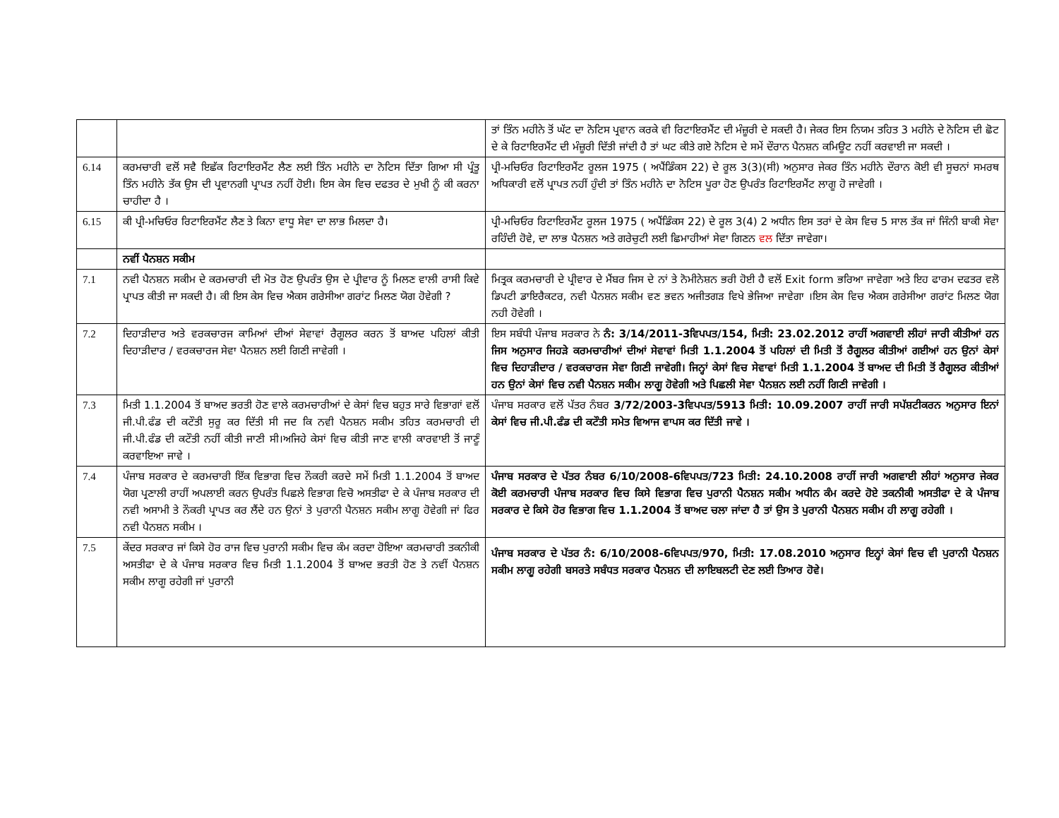| | | ਤਾਂ ਤਿੰਨ ਮਹੀਨੇ ਤੋਂ ਘੱਟ ਦਾ ਨੋਟਿਸ ਪ੍ਰਵਾਨ ਕਰਕੇ ਵੀ ਰਿਟਾਇਰਮੈਂਟ ਦੀ ਮੰਜ਼ੂਰੀ ਦੇ ਸਕਦੀ ਹੈ। ਜੇਕਰ ਇਸ ਨਿਯਮ ਤਹਿਤ 3 ਮਹੀਨੇ ਦੇ ਨੋਟਿਸ ਦੀ ਛੋਟ ਦੇ ਕੇ ਰਿਟਾਇਰਮੈਂਟ ਦੀ ਮੰਜ਼ੂਰੀ ਦਿੱਤੀ ਜਾਂਦੀ ਹੈ ਤਾਂ ਘਟ ਕੀਤੇ ਗਏ ਨੋਟਿਸ ਦੇ ਸਮੇਂ ਦੌਰਾਨ ਪੈਨਸ਼ਨ ਕਮਿਊਟ ਨਹੀਂ ਕਰਵਾਈ ਜਾ ਸਕਦੀ । |
| 6.14 | ਕਰਮਚਾਰੀ ਵਲੋਂ ਸਵੈ ਇਛੱਕ ਰਿਟਾਇਰਮੈਂਟ ਲੈਣ ਲਈ ਤਿੰਨ ਮਹੀਨੇ ਦਾ ਨੋਟਿਸ ਦਿੱਤਾ ਗਿਆ ਸੀ ਪ੍ਰੰਤੂ ਤਿੰਨ ਮਹੀਨੇ ਤੱਕ ਉਸ ਦੀ ਪ੍ਰਵਾਨਗੀ ਪ੍ਰਾਪਤ ਨਹੀਂ ਹੋਈ। ਇਸ ਕੇਸ ਵਿਚ ਦਫਤਰ ਦੇ ਮੁਖੀ ਨੂੰ ਕੀ ਕਰਨਾ ਚਾਹੀਦਾ ਹੈ । | ਪ੍ਰੀ-ਮਚਿਓਰ ਰਿਟਾਇਰਮੈਂਟ ਰੂਲਜ 1975 ( ਅਪੈਂਡਿੰਕਸ 22) ਦੇ ਰੂਲ 3(3)(ਸੀ) ਅਨੁਸਾਰ ਜੇਕਰ ਤਿੰਨ ਮਹੀਨੇ ਦੌਰਾਨ ਕੋਈ ਵੀ ਸੂਚਨਾਂ ਸਮਰਥ ਅਧਿਕਾਰੀ ਵਲੋਂ ਪ੍ਰਾਪਤ ਨਹੀਂ ਹੁੰਦੀ ਤਾਂ ਤਿੰਨ ਮਹੀਨੇ ਦਾ ਨੋਟਿਸ ਪੂਰਾ ਹੋਣ ਉਪਰੰਤ ਰਿਟਾਇਰਮੈਂਟ ਲਾਗੂ ਹੋ ਜਾਵੇਗੀ । |
| 6.15 | ਕੀ ਪ੍ਰੀ-ਮਚਿਓਰ ਰਿਟਾਇਰਮੈਂਟ ਲੈਣ ਤੇ ਕਿਨਾ ਵਾਧੂ ਸੇਵਾ ਦਾ ਲਾਭ ਮਿਲਦਾ ਹੈ। | ਪ੍ਰੀ-ਮਚਿਓਰ ਰਿਟਾਇਰਮੈਂਟ ਰੂਲਜ 1975 ( ਅਪੈਂਡਿੰਕਸ 22) ਦੇ ਰੂਲ 3(4) 2 ਅਧੀਨ ਇਸ ਤਰਾਂ ਦੇ ਕੇਸ ਵਿਚ 5 ਸਾਲ ਤੱਕ ਜਾਂ ਜਿੰਨੀ ਬਾਕੀ ਸੇਵਾ ਰਹਿੰਦੀ ਹੋਵੇ, ਦਾ ਲਾਭ ਪੈਨਸ਼ਨ ਅਤੇ ਗਰੇਚੁਟੀ ਲਈ ਛਿਮਾਹੀਆਂ ਸੇਵਾ ਗਿਣਨ ਵਲ ਦਿੱਤਾ ਜਾਵੇਗਾ। |
| | ਨਵੀਂ ਪੈਨਸ਼ਨ ਸਕੀਮ | |
| 7.1 | ਨਵੀ ਪੈਨਸ਼ਨ ਸਕੀਮ ਦੇ ਕਰਮਚਾਰੀ ਦੀ ਮੋਤ ਹੋਣ ਉਪਰੰਤ ਉਸ ਦੇ ਪ੍ਰੀਵਾਰ ਨੂੰ ਮਿਲਣ ਵਾਲੀ ਰਾਸੀ ਕਿਵੇ ਪ੍ਰਾਪਤ ਕੀਤੀ ਜਾ ਸਕਦੀ ਹੈ। ਕੀ ਇਸ ਕੇਸ ਵਿਚ ਐਕਸ ਗਰੇਸੀਆ ਗਰਾਂਟ ਮਿਲਣ ਯੋਗ ਹੋਵੇਗੀ ? | ਮਿਤ੍ਰਕ ਕਰਮਚਾਰੀ ਦੇ ਪ੍ਰੀਵਾਰ ਦੇ ਮੈਂਬਰ ਜਿਸ ਦੇ ਨਾਂ ਤੇ ਨੋਮੀਨੇਸ਼ਨ ਭਰੀ ਹੋਈ ਹੈ ਵਲੋਂ Exit form ਭਰਿਆ ਜਾਵੇਗਾ ਅਤੇ ਇਹ ਫਾਰਮ ਦਫਤਰ ਵਲੋ ਡਿਪਟੀ ਡਾਇਰੈਕਟਰ, ਨਵੀ ਪੈਨਸ਼ਨ ਸਕੀਮ ਵਣ ਭਵਨ ਅਜੀਤਗੜ ਵਿਖੇ ਭੇਜਿਆ ਜਾਵੇਗਾ ।ਇਸ ਕੇਸ ਵਿਚ ਐਕਸ ਗਰੇਸੀਆ ਗਰਾਂਟ ਮਿਲਣ ਯੋਗ ਨਹੀ ਹੋਵੇਗੀ । |
| 7.2 | ਦਿਹਾੜੀਦਾਰ ਅਤੇ ਵਰਕਚਾਰਜ ਕਾਮਿਆਂ ਦੀਆਂ ਸੇਵਾਵਾਂ ਰੈਗੂਲਰ ਕਰਨ ਤੋਂ ਬਾਅਦ ਪਹਿਲਾਂ ਕੀਤੀ ਦਿਹਾੜੀਦਾਰ / ਵਰਕਚਾਰਜ ਸੇਵਾ ਪੈਨਸ਼ਨ ਲਈ ਗਿਣੀ ਜਾਵੇਗੀ । | ਇਸ ਸਬੰਧੀ ਪੰਜਾਬ ਸਰਕਾਰ ਨੇ ਨੰ: 3/14/2011-3ਵਿਪਪਤ/154, ਮਿਤੀ: 23.02.2012 ਰਾਹੀਂ ਅਗਵਾਈ ਲੀਹਾਂ ਜਾਰੀ ਕੀਤੀਆਂ ਹਨ ਜਿਸ ਅਨੁਸਾਰ ਜਿਹੜੇ ਕਰਮਚਾਰੀਆਂ ਦੀਆਂ ਸੇਵਾਵਾਂ ਮਿਤੀ 1.1.2004 ਤੋਂ ਪਹਿਲਾਂ ਦੀ ਮਿਤੀ ਤੋਂ ਰੈਗੂਲਰ ਕੀਤੀਆਂ ਗਈਆਂ ਹਨ ਉਨਾਂ ਕੇਸਾਂ ਵਿਚ ਦਿਹਾੜੀਦਾਰ / ਵਰਕਚਾਰਜ ਸੇਵਾ ਗਿਣੀ ਜਾਵੇਗੀ। ਜਿਨ੍ਹਾਂ ਕੇਸਾਂ ਵਿਚ ਸੇਵਾਵਾਂ ਮਿਤੀ 1.1.2004 ਤੋਂ ਬਾਅਦ ਦੀ ਮਿਤੀ ਤੋਂ ਰੈਗੂਲਰ ਕੀਤੀਆਂ ਹਨ ਉਨਾਂ ਕੇਸਾਂ ਵਿਚ ਨਵੀ ਪੈਨਸ਼ਨ ਸਕੀਮ ਲਾਗੂ ਹੋਵੇਗੀ ਅਤੇ ਪਿਛਲੀ ਸੇਵਾ ਪੈਨਸ਼ਨ ਲਈ ਨਹੀਂ ਗਿਣੀ ਜਾਵੇਗੀ । |
| 7.3 | ਮਿਤੀ 1.1.2004 ਤੋਂ ਬਾਅਦ ਭਰਤੀ ਹੋਣ ਵਾਲੇ ਕਰਮਚਾਰੀਆਂ ਦੇ ਕੇਸਾਂ ਵਿਚ ਬਹੁਤ ਸਾਰੇ ਵਿਭਾਗਾਂ ਵਲੋਂ ਜੀ.ਪੀ.ਫੰਡ ਦੀ ਕਟੌਤੀ ਸੁਰੂ ਕਰ ਦਿੱਤੀ ਸੀ ਜਦ ਕਿ ਨਵੀ ਪੈਨਸ਼ਨ ਸਕੀਮ ਤਹਿਤ ਕਰਮਚਾਰੀ ਦੀ ਜੀ.ਪੀ.ਫੰਡ ਦੀ ਕਟੌਤੀ ਨਹੀਂ ਕੀਤੀ ਜਾਣੀ ਸੀ।ਅਜਿਹੇ ਕੇਸਾਂ ਵਿਚ ਕੀਤੀ ਜਾਣ ਵਾਲੀ ਕਾਰਵਾਈ ਤੋਂ ਜਾਣੂੰ ਕਰਵਾਇਆ ਜਾਵੇ । | ਪੰਜਾਬ ਸਰਕਾਰ ਵਲੋਂ ਪੱਤਰ ਨੰਬਰ 3/72/2003-3ਵਿਪਪਤ/5913 ਮਿਤੀ: 10.09.2007 ਰਾਹੀਂ ਜਾਰੀ ਸਪੱਸ਼ਟੀਕਰਨ ਅਨੁਸਾਰ ਇਨਾਂ ਕੇਸਾਂ ਵਿਚ ਜੀ.ਪੀ.ਫੰਡ ਦੀ ਕਟੌਤੀ ਸਮੇਤ ਵਿਆਜ ਵਾਪਸ ਕਰ ਦਿੱਤੀ ਜਾਵੇ । |
| 7.4 | ਪੰਜਾਬ ਸਰਕਾਰ ਦੇ ਕਰਮਚਾਰੀ ਇੱਕ ਵਿਭਾਗ ਵਿਚ ਨੌਕਰੀ ਕਰਦੇ ਸਮੇਂ ਮਿਤੀ 1.1.2004 ਤੋਂ ਬਾਅਦ ਯੋਗ ਪ੍ਰਣਾਲੀ ਰਾਹੀਂ ਅਪਲਾਈ ਕਰਨ ਉਪਰੰਤ ਪਿਛਲੇ ਵਿਭਾਗ ਵਿਚੋ ਅਸਤੀਫਾ ਦੇ ਕੇ ਪੰਜਾਬ ਸਰਕਾਰ ਦੀ ਨਵੀ ਅਸਾਮੀ ਤੇ ਨੌਕਰੀ ਪ੍ਰਾਪਤ ਕਰ ਲੈਂਦੇ ਹਨ ਉਨਾਂ ਤੇ ਪੁਰਾਨੀ ਪੈਨਸ਼ਨ ਸਕੀਮ ਲਾਗੂ ਹੋਵੇਗੀ ਜਾਂ ਫਿਰ ਨਵੀ ਪੈਨਸ਼ਨ ਸਕੀਮ । | ਪੰਜਾਬ ਸਰਕਾਰ ਦੇ ਪੱਤਰ ਨੰਬਰ 6/10/2008-6ਵਿਪਪਤ/723 ਮਿਤੀ: 24.10.2008 ਰਾਹੀਂ ਜਾਰੀ ਅਗਵਾਈ ਲੀਹਾਂ ਅਨੁਸਾਰ ਜੇਕਰ ਕੋਈ ਕਰਮਚਾਰੀ ਪੰਜਾਬ ਸਰਕਾਰ ਵਿਚ ਕਿਸੇ ਵਿਭਾਗ ਵਿਚ ਪੁਰਾਨੀ ਪੈਨਸ਼ਨ ਸਕੀਮ ਅਧੀਨ ਕੰਮ ਕਰਦੇ ਹੋਏ ਤਕਨੀਕੀ ਅਸਤੀਫਾ ਦੇ ਕੇ ਪੰਜਾਬ ਸਰਕਾਰ ਦੇ ਕਿਸੇ ਹੋਰ ਵਿਭਾਗ ਵਿਚ 1.1.2004 ਤੋਂ ਬਾਅਦ ਚਲਾ ਜਾਂਦਾ ਹੈ ਤਾਂ ਉਸ ਤੇ ਪੁਰਾਨੀ ਪੈਨਸ਼ਨ ਸਕੀਮ ਹੀ ਲਾਗੂ ਰਹੇਗੀ । |
| 7.5 | ਕੇਂਦਰ ਸਰਕਾਰ ਜਾਂ ਕਿਸੇ ਹੋਰ ਰਾਜ ਵਿਚ ਪੁਰਾਨੀ ਸਕੀਮ ਵਿਚ ਕੰਮ ਕਰਦਾ ਹੋਇਆ ਕਰਮਚਾਰੀ ਤਕਨੀਕੀ ਅਸਤੀਫਾ ਦੇ ਕੇ ਪੰਜਾਬ ਸਰਕਾਰ ਵਿਚ ਮਿਤੀ 1.1.2004 ਤੋਂ ਬਾਅਦ ਭਰਤੀ ਹੋਣ ਤੇ ਨਵੀਂ ਪੈਨਸ਼ਨ ਸਕੀਮ ਲਾਗੂ ਰਹੇਗੀ ਜਾਂ ਪੁਰਾਨੀ | ਪੰਜਾਬ ਸਰਕਾਰ ਦੇ ਪੱਤਰ ਨੰ: 6/10/2008-6ਵਿਪਪਤ/970, ਮਿਤੀ: 17.08.2010 ਅਨੁਸਾਰ ਇਨ੍ਹਾਂ ਕੇਸਾਂ ਵਿਚ ਵੀ ਪੁਰਾਨੀ ਪੈਨਸ਼ਨ ਸਕੀਮ ਲਾਗੂ ਰਹੇਗੀ ਬਸਰਤੇ ਸਬੰਧਤ ਸਰਕਾਰ ਪੈਨਸ਼ਨ ਦੀ ਲਾਇਬਲਟੀ ਦੇਣ ਲਈ ਤਿਆਰ ਹੋਵੇ। |